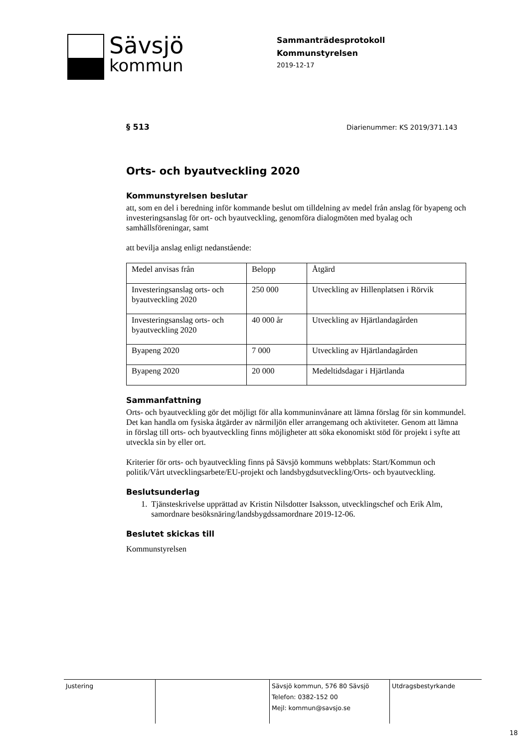Sävsjö
kommun
Sammanträdesprotokoll
Kommunstyrelsen
2019-12-17
§ 513 Diarienummer: KS 2019/371.143
Orts- och byautveckling 2020
Kommunstyrelsen beslutar
att, som en del i beredning inför kommande beslut om tilldelning av medel från anslag för byapeng och investeringsanslag för ort- och byautveckling, genomföra dialogmöten med byalag och samhällsföreningar, samt
att bevilja anslag enligt nedanstående:
| Medel anvisas från | Belopp | Åtgärd |
| Investeringsanslag orts- och byautveckling 2020 | 250 000 | Utveckling av Hillenplatsen i Rörvik |
| Investeringsanslag orts- och byautveckling 2020 | 40 000 år | Utveckling av Hjärtlandagården |
| Byapeng 2020 | 7 000 | Utveckling av Hjärtlandagården |
| Byapeng 2020 | 20 000 | Medeltidsdagar i Hjärtlanda |
Sammanfattning
Orts- och byautveckling gör det möjligt för alla kommuninvånare att lämna förslag för sin kommundel. Det kan handla om fysiska åtgärder av närmiljön eller arrangemang och aktiviteter. Genom att lämna in förslag till orts- och byautveckling finns möjligheter att söka ekonomiskt stöd för projekt i syfte att utveckla sin by eller ort.
Kriterier för orts- och byautveckling finns på Sävsjö kommuns webbplats: Start/Kommun och politik/Vårt utvecklingsarbete/EU-projekt och landsbygdsutveckling/Orts- och byautveckling.
Beslutsunderlag
1. Tjänsteskrivelse upprättad av Kristin Nilsdotter Isaksson, utvecklingschef och Erik Alm, samordnare besöksnäring/landsbygdssamordnare 2019-12-06.
Beslutet skickas till
Kommunstyrelsen
Justering Sävsjö kommun, 576 80 Sävsjö
Telefon: 0382-152 00
Mejl: kommun@savsjo.se
Utdragsbestyrkande
18